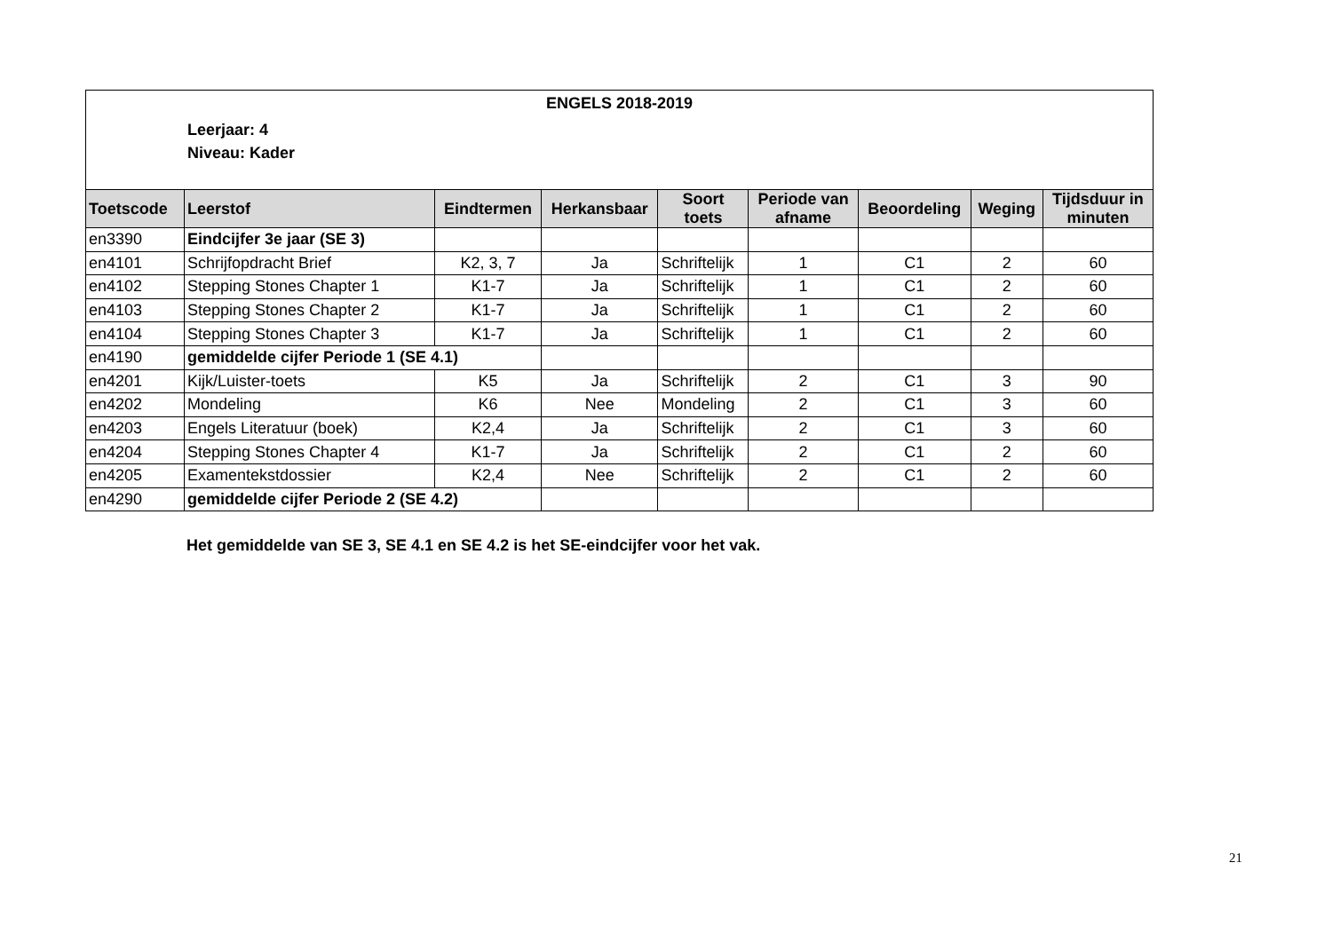| ENGELS 2018-2019 Leerjaar: 4 Niveau: Kader | | | | | | | | |
| Toetscode | Leerstof | Eindtermen | Herkansbaar | Soort toets | Periode van afname | Beoordeling | Weging | Tijdsduur in minuten |
| en3390 | Eindcijfer 3e jaar (SE 3) | | | | | | | |
| en4101 | Schrijfopdracht Brief | K2, 3, 7 | Ja | Schriftelijk | 1 | C1 | 2 | 60 |
| en4102 | Stepping Stones Chapter 1 | K1-7 | Ja | Schriftelijk | 1 | C1 | 2 | 60 |
| en4103 | Stepping Stones Chapter 2 | K1-7 | Ja | Schriftelijk | 1 | C1 | 2 | 60 |
| en4104 | Stepping Stones Chapter 3 | K1-7 | Ja | Schriftelijk | 1 | C1 | 2 | 60 |
| en4190 | gemiddelde cijfer Periode 1 (SE 4.1) | | | | | | | |
| en4201 | Kijk/Luister-toets | K5 | Ja | Schriftelijk | 2 | C1 | 3 | 90 |
| en4202 | Mondeling | K6 | Nee | Mondeling | 2 | C1 | 3 | 60 |
| en4203 | Engels Literatuur (boek) | K2,4 | Ja | Schriftelijk | 2 | C1 | 3 | 60 |
| en4204 | Stepping Stones Chapter 4 | K1-7 | Ja | Schriftelijk | 2 | C1 | 2 | 60 |
| en4205 | Examentekstdossier | K2,4 | Nee | Schriftelijk | 2 | C1 | 2 | 60 |
| en4290 | gemiddelde cijfer Periode 2 (SE 4.2) | | | | | | | |
Het gemiddelde van SE 3, SE 4.1 en SE 4.2 is het SE-eindcijfer voor het vak.
21